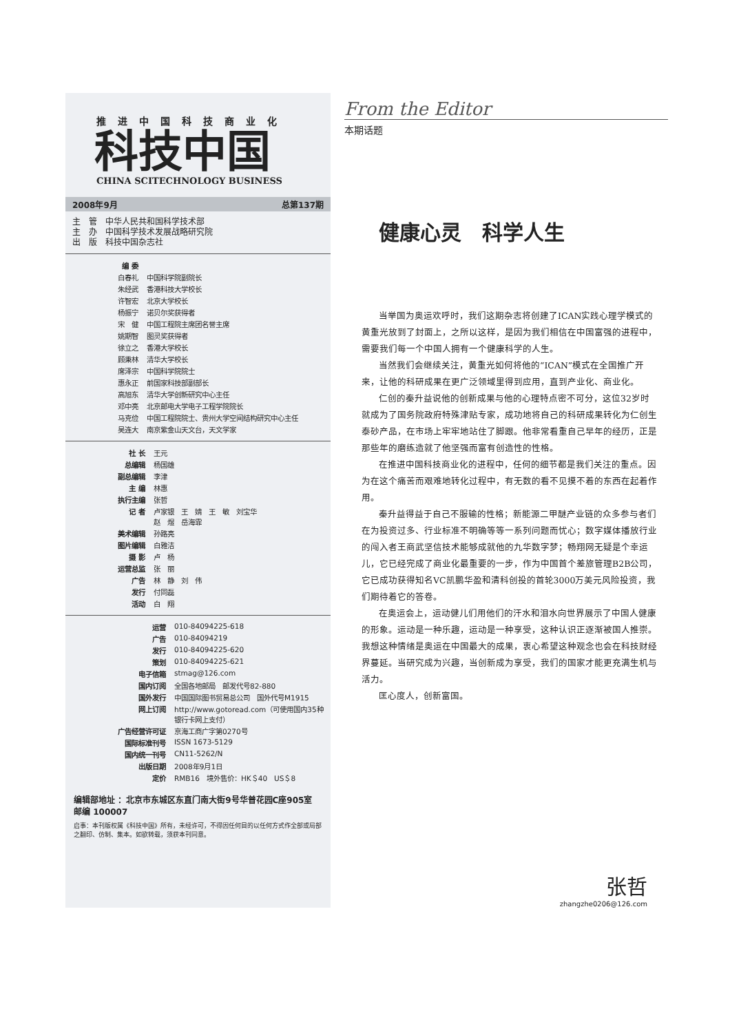推进中国科技商业化
科技中国
CHINA SCITECHNOLOGY BUSINESS
2008年9月 总第137期
主　管　中华人民共和国科学技术部
主　办　中国科学技术发展战略研究院
出　版　科技中国杂志社
| 编 委 | |
| 白春礼 | 中国科学院副院长 |
| 朱经武 | 香港科技大学校长 |
| 许智宏 | 北京大学校长 |
| 杨振宁 | 诺贝尔奖获得者 |
| 宋 健 | 中国工程院主席团名誉主席 |
| 姚期智 | 图灵奖获得者 |
| 徐立之 | 香港大学校长 |
| 顾秉林 | 清华大学校长 |
| 席泽宗 | 中国科学院院士 |
| 惠永正 | 前国家科技部副部长 |
| 高旭东 | 清华大学创新研究中心主任 |
| 邓中亮 | 北京邮电大学电子工程学院院长 |
| 马克俭 | 中国工程院院士、贵州大学空间结构研究中心主任 |
| 吴连大 | 南京紫金山天文台，天文学家 |
| 社 长 | 王元 |
| 总编辑 | 杨国雄 |
| 副总编辑 | 李津 |
| 主 编 | 林惠 |
| 执行主编 | 张哲 |
| 记 者 | 卢家银 王 婧 王 敏 刘宝华 赵 煜 岳海霏 |
| 美术编辑 | 孙路亮 |
| 图片编辑 | 白雅洁 |
| 摄 影 | 卢 杨 |
| 运营总监 | 张 丽 |
| 广告 | 林 静 刘 伟 |
| 发行 | 付同磊 |
| 活动 | 白 翔 |
| 运营 | 010-84094225-618 |
| 广告 | 010-84094219 |
| 发行 | 010-84094225-620 |
| 策划 | 010-84094225-621 |
| 电子信箱 | stmag@126.com |
| 国内订阅 | 全国各地邮局 邮发代号82-880 |
| 国外发行 | 中国国际图书贸易总公司 国外代号M1915 |
| 网上订阅 | http://www.gotoread.com（可使用国内35种银行卡网上支付） |
| 广告经营许可证 | 京海工商广字第0270号 |
| 国际标准刊号 | ISSN 1673-5129 |
| 国内统一刊号 | CN11-5262/N |
| 出版日期 | 2008年9月1日 |
| 定价 | RMB16 境外售价：HK＄40 US＄8 |
编辑部地址 ：北京市东城区东直门南大街9号华普花园C座905室　邮编 100007
启事：本刊版权属《科技中国》所有，未经许可，不得因任何目的以任何方式作全部或局部之翻印、仿制、集本。如欲转载，须获本刊同意。
From the Editor
本期话题
健康心灵　科学人生
当举国为奥运欢呼时，我们这期杂志将创建了ICAN实践心理学模式的黄重光放到了封面上，之所以这样，是因为我们相信在中国富强的进程中，需要我们每一个中国人拥有一个健康科学的人生。
当然我们会继续关注，黄重光如何将他的“ICAN”模式在全国推广开来，让他的科研成果在更广泛领域里得到应用，直到产业化、商业化。
仁创的秦升益说他的创新成果与他的心理特点密不可分，这位32岁时就成为了国务院政府特殊津贴专家，成功地将自己的科研成果转化为仁创生泰砂产品，在市场上牢牢地站住了脚跟。他非常看重自己早年的经历，正是那些年的磨练造就了他坚强而富有创造性的性格。
在推进中国科技商业化的进程中，任何的细节都是我们关注的重点。因为在这个痛苦而艰难地转化过程中，有无数的看不见摸不着的东西在起着作用。
秦升益得益于自己不服输的性格；新能源二甲醚产业链的众多参与者们在为投资过多、行业标准不明确等等一系列问题而忧心；数字媒体播放行业的闯入者王商武坚信技术能够成就他的九华数字梦；畅翔网无疑是个幸运儿，它已经完成了商业化最重要的一步，作为中国首个差旅管理B2B公司，它已成功获得知名VC凯鹏华盈和清科创投的首轮3000万美元风险投资，我们期待着它的答卷。
在奥运会上，运动健儿们用他们的汗水和泪水向世界展示了中国人健康的形象。运动是一种乐趣，运动是一种享受，这种认识正逐渐被国人推崇。我想这种情绪是奥运在中国最大的成果，衷心希望这种观念也会在科技财经界蔓延。当研究成为兴趣，当创新成为享受，我们的国家才能更充满生机与活力。
匡心度人，创新富国。
张哲
zhangzhe0206@126.com